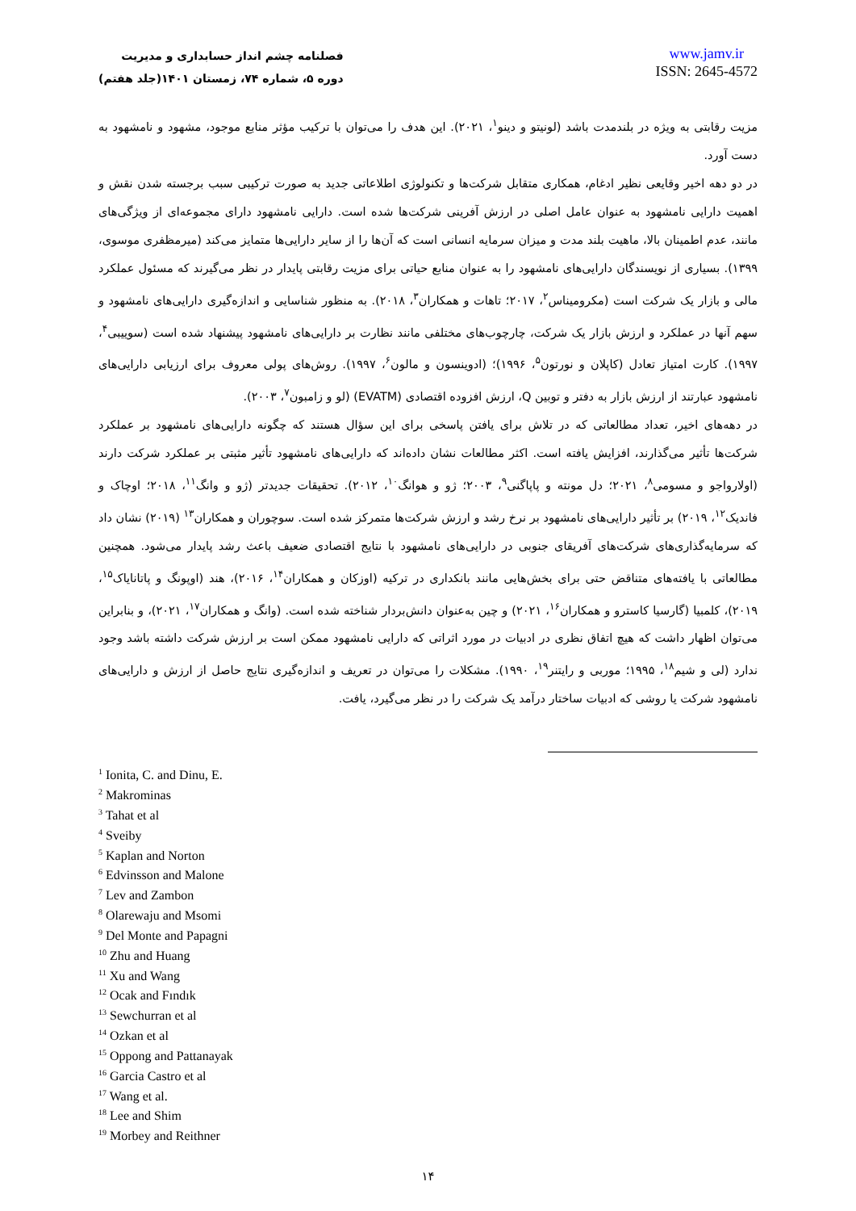فصلنامه چشم انداز حسابداری و مدیریت
دوره ۵، شماره ۷۴، زمستان ۱۴۰۱(جلد هفتم)
www.jamv.ir
ISSN: 2645-4572
مزیت رقابتی به ویژه در بلندمدت باشد (لونیتو و دینو<sup>۱</sup>، ۲۰۲۱). این هدف را می‌توان با ترکیب مؤثر منابع موجود، مشهود و نامشهود به دست آورد.
در دو دهه اخیر وقایعی نظیر ادغام، همکاری متقابل شرکت‌ها و تکنولوژی اطلاعاتی جدید به صورت ترکیبی سبب برجسته شدن نقش و اهمیت دارایی نامشهود به عنوان عامل اصلی در ارزش آفرینی شرکت‌ها شده است. دارایی نامشهود دارای مجموعه‌ای از ویژگی‌های مانند، عدم اطمینان بالا، ماهیت بلند مدت و میزان سرمایه انسانی است که آن‌ها را از سایر دارایی‌ها متمایز می‌کند (میرمظفری موسوی، ۱۳۹۹). بسیاری از نویسندگان دارایی‌های نامشهود را به عنوان منابع حیاتی برای مزیت رقابتی پایدار در نظر می‌گیرند که مسئول عملکرد مالی و بازار یک شرکت است (مکرومیناس<sup>۲</sup>، ۲۰۱۷؛ تاهات و همکاران<sup>۳</sup>، ۲۰۱۸). به منظور شناسایی و اندازه‌گیری دارایی‌های نامشهود و سهم آنها در عملکرد و ارزش بازار یک شرکت، چارچوب‌های مختلفی مانند نظارت بر دارایی‌های نامشهود پیشنهاد شده است (سوییبی<sup>۴</sup>، ۱۹۹۷). کارت امتیاز تعادل (کاپلان و نورتون<sup>۵</sup>، ۱۹۹۶)؛ (ادوینسون و مالون<sup>۶</sup>، ۱۹۹۷). روش‌های پولی معروف برای ارزیابی دارایی‌های نامشهود عبارتند از ارزش بازار به دفتر و توبین Q، ارزش افزوده اقتصادی (EVATM) (لو و زامبون<sup>۷</sup>، ۲۰۰۳).
در دهه‌های اخیر، تعداد مطالعاتی که در تلاش برای یافتن پاسخی برای این سؤال هستند که چگونه دارایی‌های نامشهود بر عملکرد شرکت‌ها تأثیر می‌گذارند، افزایش یافته است. اکثر مطالعات نشان داده‌اند که دارایی‌های نامشهود تأثیر مثبتی بر عملکرد شرکت دارند (اولارواجو و مسومی<sup>۸</sup>، ۲۰۲۱؛ دل مونته و پاپاگنی<sup>۹</sup>، ۲۰۰۳؛ ژو و هوانگ<sup>۱۰</sup>، ۲۰۱۲). تحقیقات جدیدتر (ژو و وانگ<sup>۱۱</sup>، ۲۰۱۸؛ اوچاک و فاندیک<sup>۱۲</sup>، ۲۰۱۹) بر تأثیر دارایی‌های نامشهود بر نرخ رشد و ارزش شرکت‌ها متمرکز شده است. سوچوران و همکاران<sup>۱۳</sup> (۲۰۱۹) نشان داد که سرمایه‌گذاری‌های شرکت‌های آفریقای جنوبی در دارایی‌های نامشهود با نتایج اقتصادی ضعیف باعث رشد پایدار می‌شود. همچنین مطالعاتی با یافته‌های متناقض حتی برای بخش‌هایی مانند بانکداری در ترکیه (اوزکان و همکاران<sup>۱۴</sup>، ۲۰۱۶)، هند (اوپونگ و پاتانایاک<sup>۱۵</sup>، ۲۰۱۹)، کلمبیا (گارسیا کاسترو و همکاران<sup>۱۶</sup>، ۲۰۲۱) و چین به‌عنوان دانش‌بردار شناخته شده است. (وانگ و همکاران<sup>۱۷</sup>، ۲۰۲۱)، و بنابراین می‌توان اظهار داشت که هیچ اتفاق نظری در ادبیات در مورد اثراتی که دارایی نامشهود ممکن است بر ارزش شرکت داشته باشد وجود ندارد (لی و شیم<sup>۱۸</sup>، ۱۹۹۵؛ موربی و رایتنر<sup>۱۹</sup>، ۱۹۹۰). مشکلات را می‌توان در تعریف و اندازه‌گیری نتایج حاصل از ارزش و دارایی‌های نامشهود شرکت یا روشی که ادبیات ساختار درآمد یک شرکت را در نظر می‌گیرد، یافت.
<sup>1</sup> Ionita, C. and Dinu, E.
<sup>2</sup> Makrominas
<sup>3</sup> Tahat et al
<sup>4</sup> Sveiby
<sup>5</sup> Kaplan and Norton
<sup>6</sup> Edvinsson and Malone
<sup>7</sup> Lev and Zambon
<sup>8</sup> Olarewaju and Msomi
<sup>9</sup> Del Monte and Papagni
<sup>10</sup> Zhu and Huang
<sup>11</sup> Xu and Wang
<sup>12</sup> Ocak and Fındık
<sup>13</sup> Sewchurran et al
<sup>14</sup> Ozkan et al
<sup>15</sup> Oppong and Pattanayak
<sup>16</sup> Garcia Castro et al
<sup>17</sup> Wang et al.
<sup>18</sup> Lee and Shim
<sup>19</sup> Morbey and Reithner
۱۴